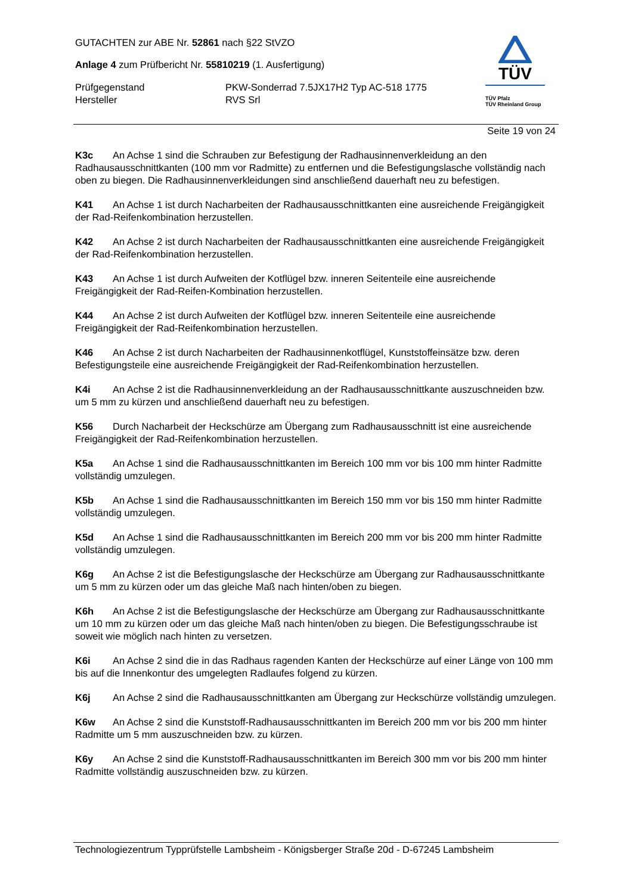GUTACHTEN zur ABE Nr. 52861 nach §22 StVZO
Anlage 4 zum Prüfbericht Nr. 55810219 (1. Ausfertigung)
Prüfgegenstand PKW-Sonderrad 7.5JX17H2 Typ AC-518 1775
Hersteller RVS Srl
TÜV
TÜV Pfalz
TÜV Rheinland Group
Seite 19 von 24
K3c An Achse 1 sind die Schrauben zur Befestigung der Radhausinnenverkleidung an den Radhausausschnittkanten (100 mm vor Radmitte) zu entfernen und die Befestigungslasche vollständig nach oben zu biegen. Die Radhausinnenverkleidungen sind anschließend dauerhaft neu zu befestigen.
K41 An Achse 1 ist durch Nacharbeiten der Radhausausschnittkanten eine ausreichende Freigängigkeit der Rad-Reifenkombination herzustellen.
K42 An Achse 2 ist durch Nacharbeiten der Radhausausschnittkanten eine ausreichende Freigängigkeit der Rad-Reifenkombination herzustellen.
K43 An Achse 1 ist durch Aufweiten der Kotflügel bzw. inneren Seitenteile eine ausreichende Freigängigkeit der Rad-Reifen-Kombination herzustellen.
K44 An Achse 2 ist durch Aufweiten der Kotflügel bzw. inneren Seitenteile eine ausreichende Freigängigkeit der Rad-Reifenkombination herzustellen.
K46 An Achse 2 ist durch Nacharbeiten der Radhausinnenkotflügel, Kunststoffeinsätze bzw. deren Befestigungsteile eine ausreichende Freigängigkeit der Rad-Reifenkombination herzustellen.
K4i An Achse 2 ist die Radhausinnenverkleidung an der Radhausausschnittkante auszuschneiden bzw. um 5 mm zu kürzen und anschließend dauerhaft neu zu befestigen.
K56 Durch Nacharbeit der Heckschürze am Übergang zum Radhausausschnitt ist eine ausreichende Freigängigkeit der Rad-Reifenkombination herzustellen.
K5a An Achse 1 sind die Radhausausschnittkanten im Bereich 100 mm vor bis 100 mm hinter Radmitte vollständig umzulegen.
K5b An Achse 1 sind die Radhausausschnittkanten im Bereich 150 mm vor bis 150 mm hinter Radmitte vollständig umzulegen.
K5d An Achse 1 sind die Radhausausschnittkanten im Bereich 200 mm vor bis 200 mm hinter Radmitte vollständig umzulegen.
K6g An Achse 2 ist die Befestigungslasche der Heckschürze am Übergang zur Radhausausschnittkante um 5 mm zu kürzen oder um das gleiche Maß nach hinten/oben zu biegen.
K6h An Achse 2 ist die Befestigungslasche der Heckschürze am Übergang zur Radhausausschnittkante um 10 mm zu kürzen oder um das gleiche Maß nach hinten/oben zu biegen. Die Befestigungsschraube ist soweit wie möglich nach hinten zu versetzen.
K6i An Achse 2 sind die in das Radhaus ragenden Kanten der Heckschürze auf einer Länge von 100 mm bis auf die Innenkontur des umgelegten Radlaufes folgend zu kürzen.
K6j An Achse 2 sind die Radhausausschnittkanten am Übergang zur Heckschürze vollständig umzulegen.
K6w An Achse 2 sind die Kunststoff-Radhausausschnittkanten im Bereich 200 mm vor bis 200 mm hinter Radmitte um 5 mm auszuschneiden bzw. zu kürzen.
K6y An Achse 2 sind die Kunststoff-Radhausausschnittkanten im Bereich 300 mm vor bis 200 mm hinter Radmitte vollständig auszuschneiden bzw. zu kürzen.
Technologiezentrum Typprüfstelle Lambsheim - Königsberger Straße 20d - D-67245 Lambsheim